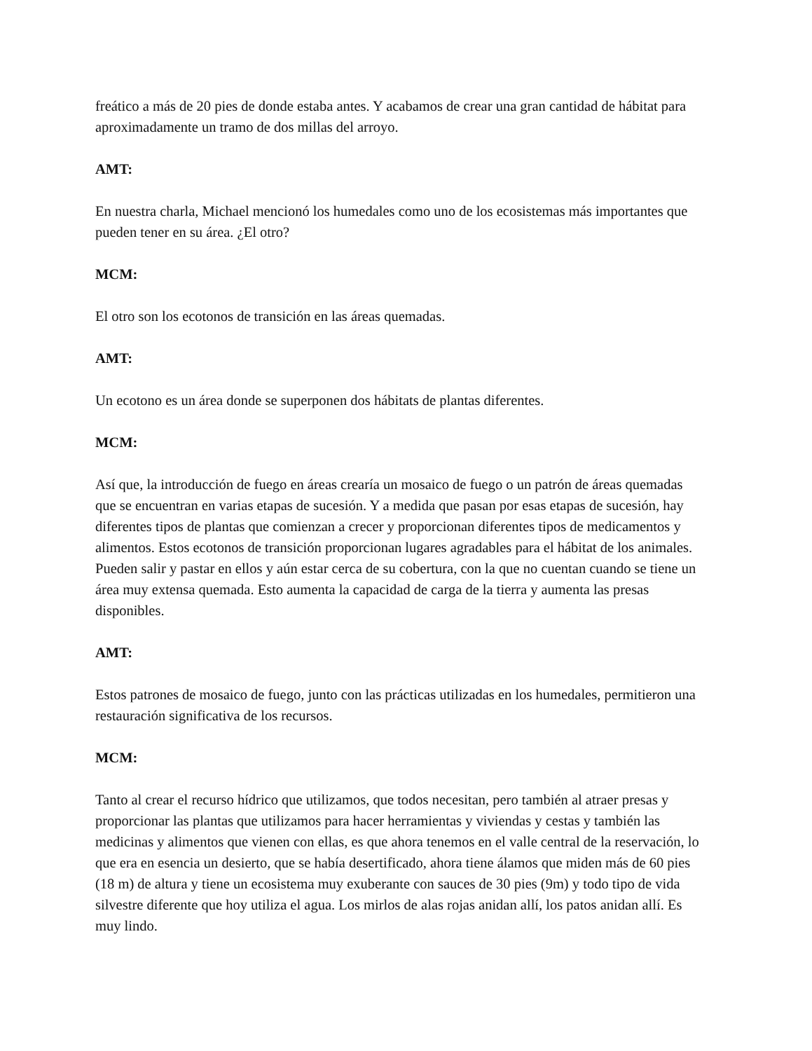freático a más de 20 pies de donde estaba antes. Y acabamos de crear una gran cantidad de hábitat para aproximadamente un tramo de dos millas del arroyo.
AMT:
En nuestra charla, Michael mencionó los humedales como uno de los ecosistemas más importantes que pueden tener en su área. ¿El otro?
MCM:
El otro son los ecotonos de transición en las áreas quemadas.
AMT:
Un ecotono es un área donde se superponen dos hábitats de plantas diferentes.
MCM:
Así que, la introducción de fuego en áreas crearía un mosaico de fuego o un patrón de áreas quemadas que se encuentran en varias etapas de sucesión. Y a medida que pasan por esas etapas de sucesión, hay diferentes tipos de plantas que comienzan a crecer y proporcionan diferentes tipos de medicamentos y alimentos. Estos ecotonos de transición proporcionan lugares agradables para el hábitat de los animales. Pueden salir y pastar en ellos y aún estar cerca de su cobertura, con la que no cuentan cuando se tiene un área muy extensa quemada. Esto aumenta la capacidad de carga de la tierra y aumenta las presas disponibles.
AMT:
Estos patrones de mosaico de fuego, junto con las prácticas utilizadas en los humedales, permitieron una restauración significativa de los recursos.
MCM:
Tanto al crear el recurso hídrico que utilizamos, que todos necesitan, pero también al atraer presas y proporcionar las plantas que utilizamos para hacer herramientas y viviendas y cestas y también las medicinas y alimentos que vienen con ellas, es que ahora tenemos en el valle central de la reservación, lo que era en esencia un desierto, que se había desertificado, ahora tiene álamos que miden más de 60 pies (18 m) de altura y tiene un ecosistema muy exuberante con sauces de 30 pies (9m) y todo tipo de vida silvestre diferente que hoy utiliza el agua. Los mirlos de alas rojas anidan allí, los patos anidan allí. Es muy lindo.